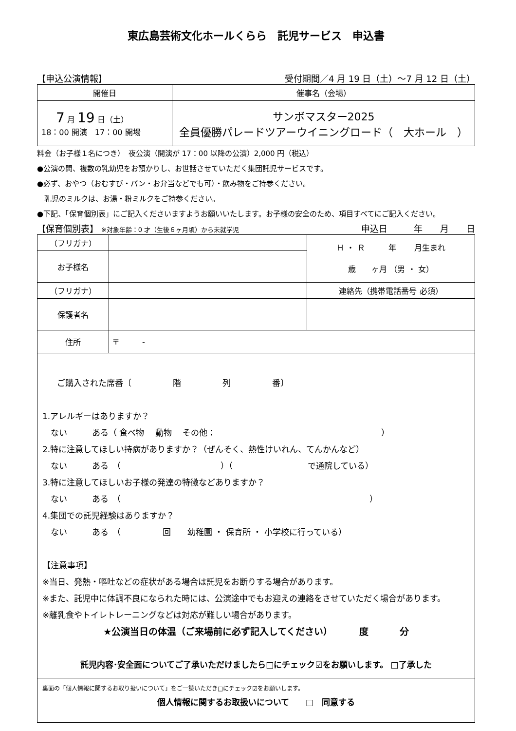東広島芸術文化ホールくらら　託児サービス　申込書
【申込公演情報】 受付期間／4 月 19 日（土）～7 月 12 日（土）
| 開催日 | 催事名（会場） |
| 7 月 19 日（土） 18：00 開演 17：00 開場 | サンボマスター2025 全員優勝パレードツアーウイニングロード（ 大ホール ） |
料金（お子様１名につき）　夜公演（開演が 17：00 以降の公演）2,000 円（税込）
●公演の間、複数の乳幼児をお預かりし、お世話させていただく集団託児サービスです。
●必ず、おやつ（おむすび・パン・お弁当などでも可）・飲み物をご持参ください。
　乳児のミルクは、お湯・粉ミルクをご持参ください。
●下記、「保育個別表」にご記入くださいますようお願いいたします。お子様の安全のため、項目すべてにご記入ください。
【保育個別表】 ※対象年齢：0 才（生後６ヶ月頃）から未就学児 申込日　　　年　　月　　日
| （フリガナ） | | Ｈ ・ Ｒ 年 月生まれ 歳 ヶ月 （男 ・ 女） |
| お子様名 | | |
| （フリガナ） | | 連絡先（携帯電話番号 必須） |
| 保護者名 | | |
| 住所 | 〒 - | |
ご購入された席番〔　　　　　階　　　　　列　　　　　番〕
1.アレルギーはありますか？
　ない　　　ある（ 食べ物　 動物　 その他：　　　　　　　　　　　　　　　　　　　　）
2.特に注意してほしい持病がありますか？（ぜんそく、熱性けいれん、てんかんなど）
　ない　　　ある　（　　　　　　　　　　　　）（　　　　　　　　　で通院している）
3.特に注意してほしいお子様の発達の特徴などありますか？
　ない　　　ある　（　　　　　　　　　　　　　　　　　　　　　　　　　　　　　　）
4.集団での託児経験はありますか？
　ない　　　ある　（　　　　　回　　幼稚園 ・ 保育所 ・ 小学校に行っている）
【注意事項】
※当日、発熱・嘔吐などの症状がある場合は託児をお断りする場合があります。
※また、託児中に体調不良になられた時には、公演途中でもお迎えの連絡をさせていただく場合があります。
※離乳食やトイレトレーニングなどは対応が難しい場合があります。
★公演当日の体温（ご来場前に必ず記入してください）　　　 度　　　 分
託児内容･安全面についてご了承いただけましたら□にチェック☑をお願いします。 □了承した
裏面の「個人情報に関するお取り扱いについて」をご一読いただき□にチェック☑をお願いします。
個人情報に関するお取扱いについて　　□　同意する